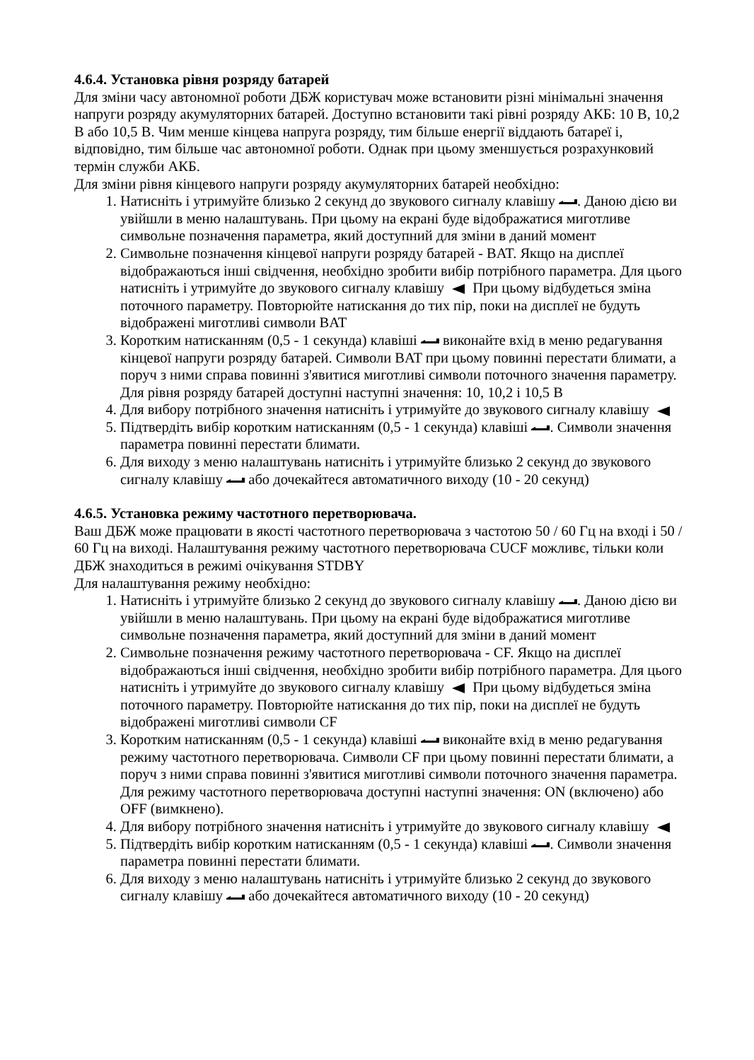4.6.4. Установка рівня розряду батарей
Для зміни часу автономної роботи ДБЖ користувач може встановити різні мінімальні значення напруги розряду акумуляторних батарей. Доступно встановити такі рівні розряду АКБ: 10 В, 10,2 В або 10,5 В. Чим менше кінцева напруга розряду, тим більше енергії віддають батареї і, відповідно, тим більше час автономної роботи. Однак при цьому зменшується розрахунковий термін служби АКБ.
Для зміни рівня кінцевого напруги розряду акумуляторних батарей необхідно:
1. Натисніть і утримуйте близько 2 секунд до звукового сигналу клавішу . Даною дією ви увійшли в меню налаштувань. При цьому на екрані буде відображатися миготливе символьне позначення параметра, який доступний для зміни в даний момент
2. Символьне позначення кінцевої напруги розряду батарей - BAT. Якщо на дисплеї відображаються інші свідчення, необхідно зробити вибір потрібного параметра. Для цього натисніть і утримуйте до звукового сигналу клавішу При цьому відбудеться зміна поточного параметру. Повторюйте натискання до тих пір, поки на дисплеї не будуть відображені миготливі символи BAT
3. Коротким натисканням (0,5 - 1 секунда) клавіші виконайте вхід в меню редагування кінцевої напруги розряду батарей. Символи BAT при цьому повинні перестати блимати, а поруч з ними справа повинні з'явитися миготливі символи поточного значення параметру. Для рівня розряду батарей доступні наступні значення: 10, 10,2 і 10,5 В
4. Для вибору потрібного значення натисніть і утримуйте до звукового сигналу клавішу
5. Підтвердіть вибір коротким натисканням (0,5 - 1 секунда) клавіші . Символи значення параметра повинні перестати блимати.
6. Для виходу з меню налаштувань натисніть і утримуйте близько 2 секунд до звукового сигналу клавішу або дочекайтеся автоматичного виходу (10 - 20 секунд)
4.6.5. Установка режиму частотного перетворювача.
Ваш ДБЖ може працювати в якості частотного перетворювача з частотою 50 / 60 Гц на вході і 50 / 60 Гц на виході. Налаштування режиму частотного перетворювача CUCF можливє, тільки коли ДБЖ знаходиться в режимі очікування STDBY
Для налаштування режиму необхідно:
1. Натисніть і утримуйте близько 2 секунд до звукового сигналу клавішу . Даною дією ви увійшли в меню налаштувань. При цьому на екрані буде відображатися миготливе символьне позначення параметра, який доступний для зміни в даний момент
2. Символьне позначення режиму частотного перетворювача - CF. Якщо на дисплеї відображаються інші свідчення, необхідно зробити вибір потрібного параметра. Для цього натисніть і утримуйте до звукового сигналу клавішу При цьому відбудеться зміна поточного параметру. Повторюйте натискання до тих пір, поки на дисплеї не будуть відображені миготливі символи CF
3. Коротким натисканням (0,5 - 1 секунда) клавіші виконайте вхід в меню редагування режиму частотного перетворювача. Символи CF при цьому повинні перестати блимати, а поруч з ними справа повинні з'явитися миготливі символи поточного значення параметра. Для режиму частотного перетворювача доступні наступні значення: ON (включено) або OFF (вимкнено).
4. Для вибору потрібного значення натисніть і утримуйте до звукового сигналу клавішу
5. Підтвердіть вибір коротким натисканням (0,5 - 1 секунда) клавіші . Символи значення параметра повинні перестати блимати.
6. Для виходу з меню налаштувань натисніть і утримуйте близько 2 секунд до звукового сигналу клавішу або дочекайтеся автоматичного виходу (10 - 20 секунд)